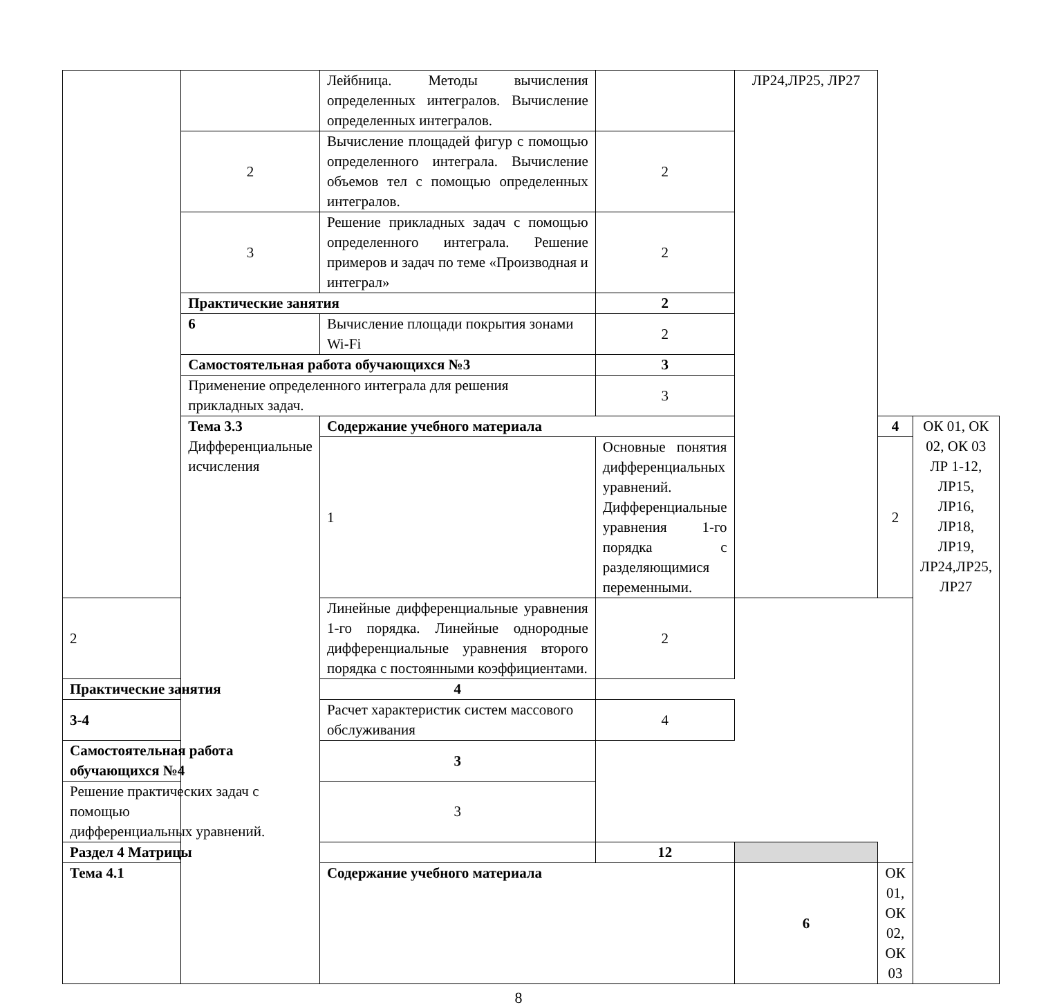| | | Лейбница. Методы вычисления определенных интегралов. Вычисление определенных интегралов. | | ЛР24,ЛР25, ЛР27 | | |
| | 2 | Вычисление площадей фигур с помощью определенного интеграла. Вычисление объемов тел с помощью определенных интегралов. | 2 | | | |
| | 3 | Решение прикладных задач с помощью определенного интеграла. Решение примеров и задач по теме «Производная и интеграл» | 2 | | | |
| | Практические занятия | | 2 | | | |
| | 6 | Вычисление площади покрытия зонами Wi-Fi | 2 | | | |
| | Самостоятельная работа обучающихся №3 | | 3 | | | |
| | Применение определенного интеграла для решения прикладных задач. | | 3 | | | |
| | Тема 3.3 Дифференциальные исчисления | Содержание учебного материала | | | 4 | ОК 01, ОК 02, ОК 03 ЛР 1-12, ЛР15, ЛР16, ЛР18, ЛР19, ЛР24,ЛР25, ЛР27 |
| | | 1 | Основные понятия дифференциальных уравнений. Дифференциальные уравнения 1-го порядка с разделяющимися переменными. | | 2 | |
| 2 | | Линейные дифференциальные уравнения 1-го порядка. Линейные однородные дифференциальные уравнения второго порядка с постоянными коэффициентами. | 2 | | | |
| Практические занятия | | 4 | | | | |
| 3-4 | | Расчет характеристик систем массового обслуживания | 4 | | | |
| Самостоятельная работа обучающихся №4 | | 3 | | | | |
| Решение практических задач с помощью дифференциальных уравнений. | | 3 | | | | |
| Раздел 4 Матрицы | | | 12 | | | |
| Тема 4.1 | | Содержание учебного материала | | 6 | ОК 01, ОК 02, ОК 03 | |
8